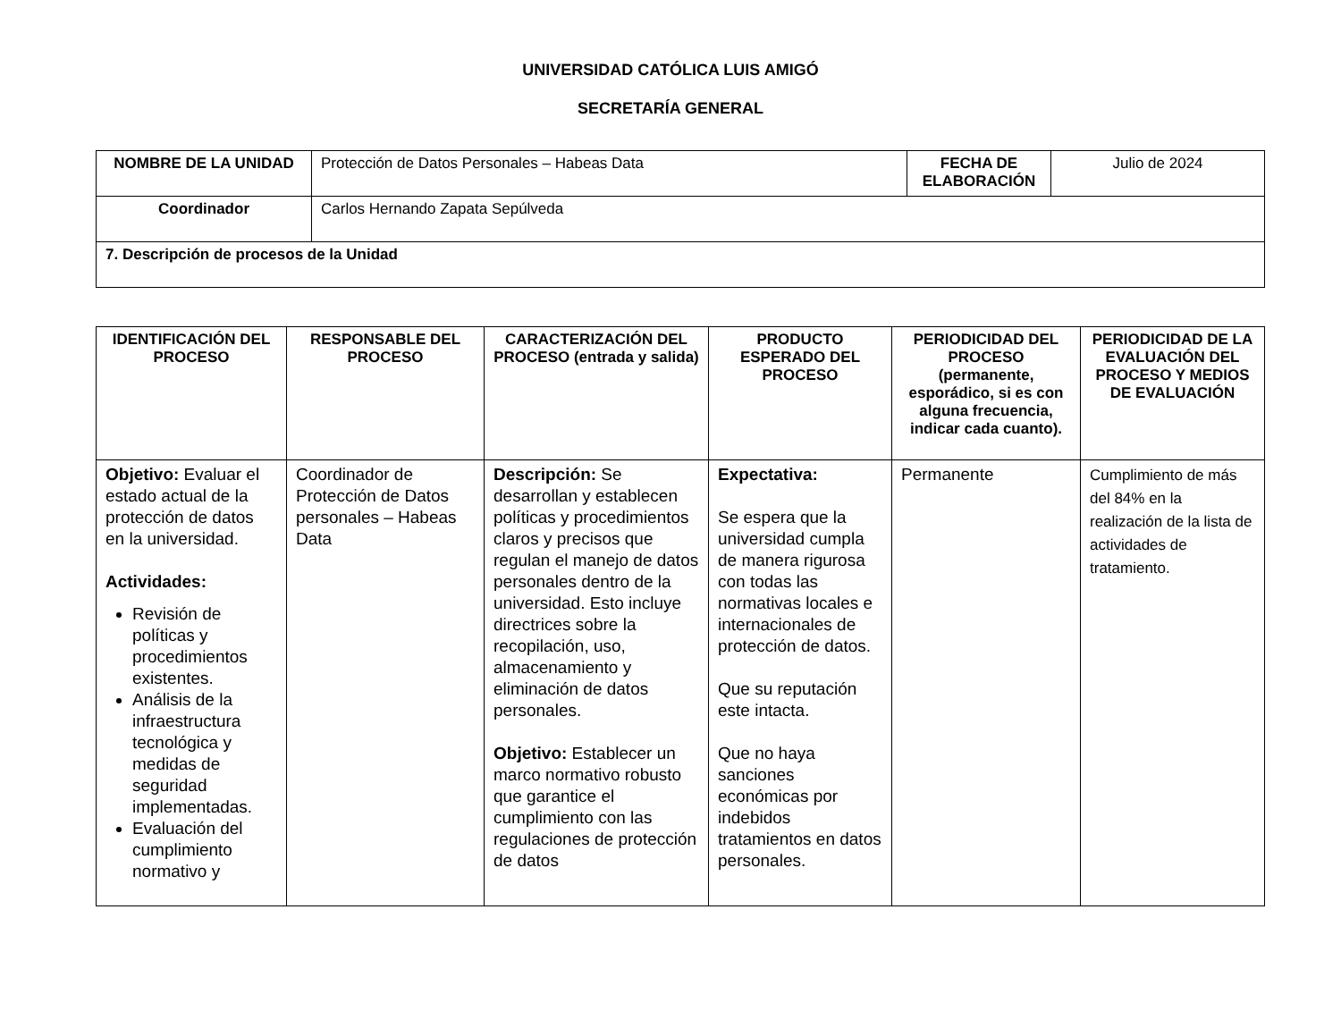UNIVERSIDAD CATÓLICA LUIS AMIGÓ
SECRETARÍA GENERAL
| NOMBRE DE LA UNIDAD | Protección de Datos Personales – Habeas Data | FECHA DE ELABORACIÓN | Julio de 2024 |
| Coordinador | Carlos Hernando Zapata Sepúlveda | | |
| 7. Descripción de procesos de la Unidad | | | |
| IDENTIFICACIÓN DEL PROCESO | RESPONSABLE DEL PROCESO | CARACTERIZACIÓN DEL PROCESO (entrada y salida) | PRODUCTO ESPERADO DEL PROCESO | PERIODICIDAD DEL PROCESO (permanente, esporádico, si es con alguna frecuencia, indicar cada cuanto). | PERIODICIDAD DE LA EVALUACIÓN DEL PROCESO Y MEDIOS DE EVALUACIÓN |
| --- | --- | --- | --- | --- | --- |
| Objetivo: Evaluar el estado actual de la protección de datos en la universidad. Actividades: Revisión de políticas y procedimientos existentes. Análisis de la infraestructura tecnológica y medidas de seguridad implementadas. Evaluación del cumplimiento normativo y | Coordinador de Protección de Datos personales – Habeas Data | Descripción: Se desarrollan y establecen políticas y procedimientos claros y precisos que regulan el manejo de datos personales dentro de la universidad. Esto incluye directrices sobre la recopilación, uso, almacenamiento y eliminación de datos personales. Objetivo: Establecer un marco normativo robusto que garantice el cumplimiento con las regulaciones de protección de datos | Expectativa: Se espera que la universidad cumpla de manera rigurosa con todas las normativas locales e internacionales de protección de datos. Que su reputación este intacta. Que no haya sanciones económicas por indebidos tratamientos en datos personales. | Permanente | Cumplimiento de más del 84% en la realización de la lista de actividades de tratamiento. |